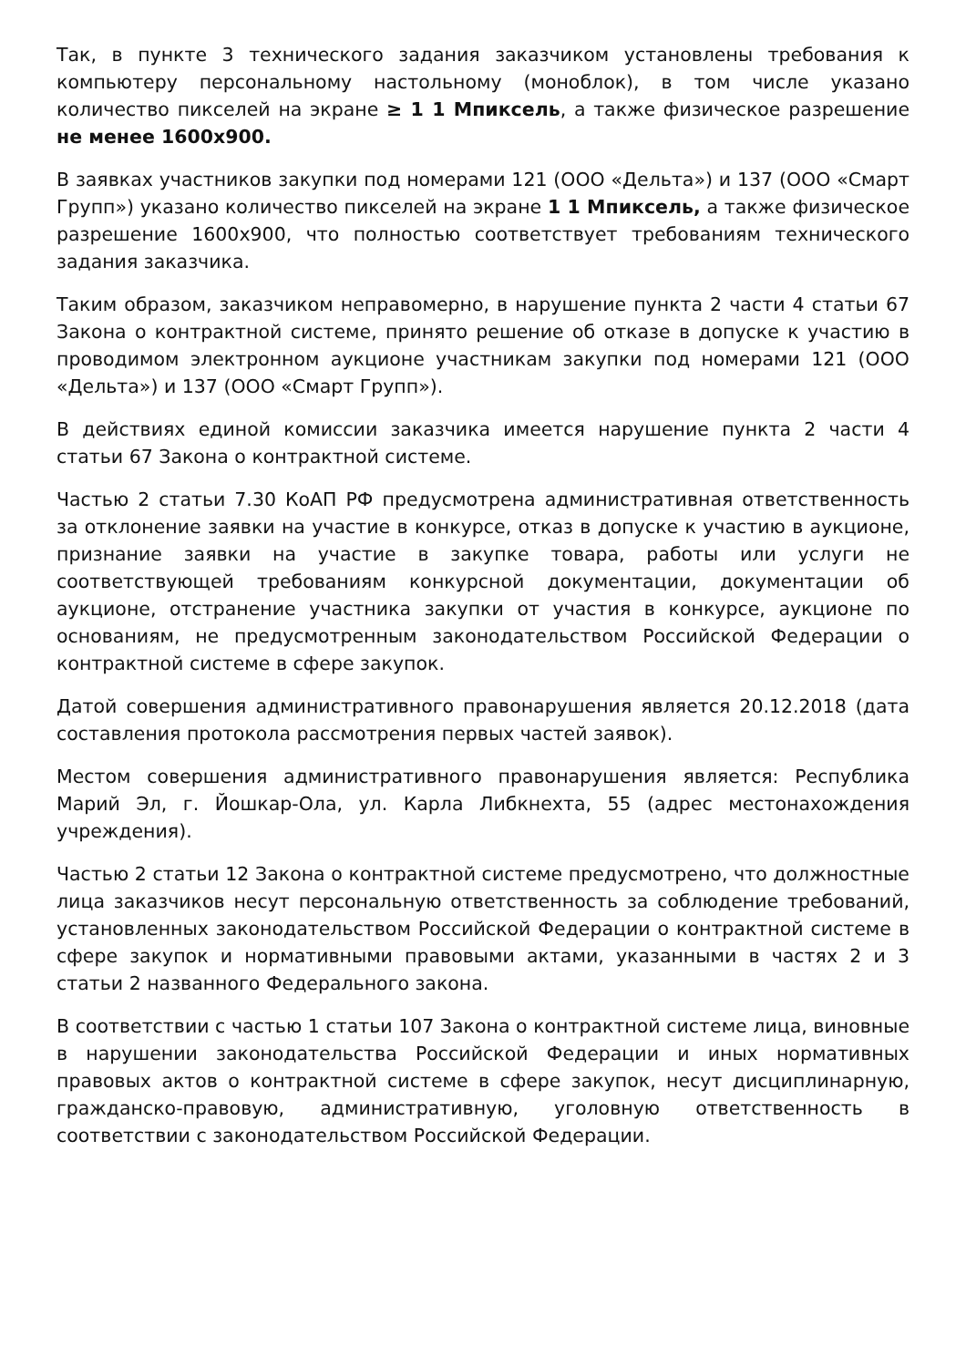Так, в пункте 3 технического задания заказчиком установлены требования к компьютеру персональному настольному (моноблок), в том числе указано количество пикселей на экране ≥ 1 1 Мпиксель, а также физическое разрешение не менее 1600x900.
В заявках участников закупки под номерами 121 (ООО «Дельта») и 137 (ООО «Смарт Групп») указано количество пикселей на экране 1 1 Мпиксель, а также физическое разрешение 1600x900, что полностью соответствует требованиям технического задания заказчика.
Таким образом, заказчиком неправомерно, в нарушение пункта 2 части 4 статьи 67 Закона о контрактной системе, принято решение об отказе в допуске к участию в проводимом электронном аукционе участникам закупки под номерами 121 (ООО «Дельта») и 137 (ООО «Смарт Групп»).
В действиях единой комиссии заказчика имеется нарушение пункта 2 части 4 статьи 67 Закона о контрактной системе.
Частью 2 статьи 7.30 КоАП РФ предусмотрена административная ответственность за отклонение заявки на участие в конкурсе, отказ в допуске к участию в аукционе, признание заявки на участие в закупке товара, работы или услуги не соответствующей требованиям конкурсной документации, документации об аукционе, отстранение участника закупки от участия в конкурсе, аукционе по основаниям, не предусмотренным законодательством Российской Федерации о контрактной системе в сфере закупок.
Датой совершения административного правонарушения является 20.12.2018 (дата составления протокола рассмотрения первых частей заявок).
Местом совершения административного правонарушения является: Республика Марий Эл, г. Йошкар-Ола, ул. Карла Либкнехта, 55 (адрес местонахождения учреждения).
Частью 2 статьи 12 Закона о контрактной системе предусмотрено, что должностные лица заказчиков несут персональную ответственность за соблюдение требований, установленных законодательством Российской Федерации о контрактной системе в сфере закупок и нормативными правовыми актами, указанными в частях 2 и 3 статьи 2 названного Федерального закона.
В соответствии с частью 1 статьи 107 Закона о контрактной системе лица, виновные в нарушении законодательства Российской Федерации и иных нормативных правовых актов о контрактной системе в сфере закупок, несут дисциплинарную, гражданско-правовую, административную, уголовную ответственность в соответствии с законодательством Российской Федерации.